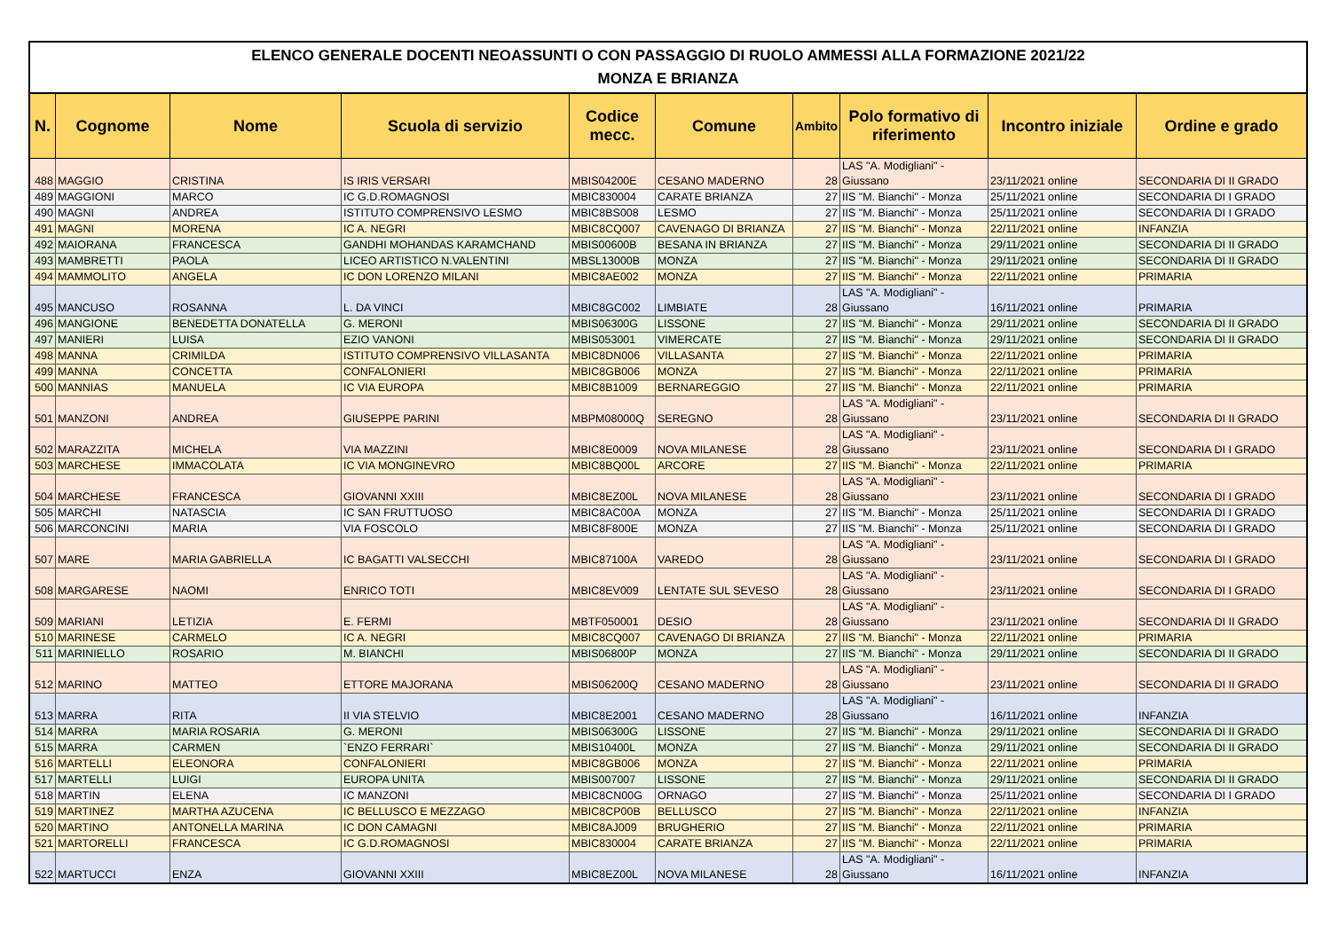ELENCO GENERALE DOCENTI NEOASSUNTI O CON PASSAGGIO DI RUOLO AMMESSI ALLA FORMAZIONE 2021/22
MONZA E BRIANZA
| N. | Cognome | Nome | Scuola di servizio | Codice mecc. | Comune | Ambito | Polo formativo di riferimento | Incontro iniziale | Ordine e grado |
| --- | --- | --- | --- | --- | --- | --- | --- | --- | --- |
| 488 | MAGGIO | CRISTINA | IS IRIS VERSARI | MBIS04200E | CESANO MADERNO | 28 | LAS "A. Modigliani" - Giussano | 23/11/2021 online | SECONDARIA DI II GRADO |
| 489 | MAGGIONI | MARCO | IC G.D.ROMAGNOSI | MBIC830004 | CARATE BRIANZA | 27 | IIS "M. Bianchi" - Monza | 25/11/2021 online | SECONDARIA DI I GRADO |
| 490 | MAGNI | ANDREA | ISTITUTO COMPRENSIVO LESMO | MBIC8BS008 | LESMO | 27 | IIS "M. Bianchi" - Monza | 25/11/2021 online | SECONDARIA DI I GRADO |
| 491 | MAGNI | MORENA | IC A. NEGRI | MBIC8CQ007 | CAVENAGO DI BRIANZA | 27 | IIS "M. Bianchi" - Monza | 22/11/2021 online | INFANZIA |
| 492 | MAIORANA | FRANCESCA | GANDHI MOHANDAS KARAMCHAND | MBIS00600B | BESANA IN BRIANZA | 27 | IIS "M. Bianchi" - Monza | 29/11/2021 online | SECONDARIA DI II GRADO |
| 493 | MAMBRETTI | PAOLA | LICEO ARTISTICO N.VALENTINI | MBSL13000B | MONZA | 27 | IIS "M. Bianchi" - Monza | 29/11/2021 online | SECONDARIA DI II GRADO |
| 494 | MAMMOLITO | ANGELA | IC DON LORENZO MILANI | MBIC8AE002 | MONZA | 27 | IIS "M. Bianchi" - Monza | 22/11/2021 online | PRIMARIA |
| 495 | MANCUSO | ROSANNA | L. DA VINCI | MBIC8GC002 | LIMBIATE | 28 | LAS "A. Modigliani" - Giussano | 16/11/2021 online | PRIMARIA |
| 496 | MANGIONE | BENEDETTA DONATELLA | G. MERONI | MBIS06300G | LISSONE | 27 | IIS "M. Bianchi" - Monza | 29/11/2021 online | SECONDARIA DI II GRADO |
| 497 | MANIERI | LUISA | EZIO VANONI | MBIS053001 | VIMERCATE | 27 | IIS "M. Bianchi" - Monza | 29/11/2021 online | SECONDARIA DI II GRADO |
| 498 | MANNA | CRIMILDA | ISTITUTO COMPRENSIVO VILLASANTA | MBIC8DN006 | VILLASANTA | 27 | IIS "M. Bianchi" - Monza | 22/11/2021 online | PRIMARIA |
| 499 | MANNA | CONCETTA | CONFALONIERI | MBIC8GB006 | MONZA | 27 | IIS "M. Bianchi" - Monza | 22/11/2021 online | PRIMARIA |
| 500 | MANNIAS | MANUELA | IC VIA EUROPA | MBIC8B1009 | BERNAREGGIO | 27 | IIS "M. Bianchi" - Monza | 22/11/2021 online | PRIMARIA |
| 501 | MANZONI | ANDREA | GIUSEPPE PARINI | MBPM08000Q | SEREGNO | 28 | LAS "A. Modigliani" - Giussano | 23/11/2021 online | SECONDARIA DI II GRADO |
| 502 | MARAZZITA | MICHELA | VIA MAZZINI | MBIC8E0009 | NOVA MILANESE | 28 | LAS "A. Modigliani" - Giussano | 23/11/2021 online | SECONDARIA DI I GRADO |
| 503 | MARCHESE | IMMACOLATA | IC VIA MONGINEVRO | MBIC8BQ00L | ARCORE | 27 | IIS "M. Bianchi" - Monza | 22/11/2021 online | PRIMARIA |
| 504 | MARCHESE | FRANCESCA | GIOVANNI XXIII | MBIC8EZ00L | NOVA MILANESE | 28 | LAS "A. Modigliani" - Giussano | 23/11/2021 online | SECONDARIA DI I GRADO |
| 505 | MARCHI | NATASCIA | IC SAN FRUTTUOSO | MBIC8AC00A | MONZA | 27 | IIS "M. Bianchi" - Monza | 25/11/2021 online | SECONDARIA DI I GRADO |
| 506 | MARCONCINI | MARIA | VIA FOSCOLO | MBIC8F800E | MONZA | 27 | IIS "M. Bianchi" - Monza | 25/11/2021 online | SECONDARIA DI I GRADO |
| 507 | MARE | MARIA GABRIELLA | IC BAGATTI VALSECCHI | MBIC87100A | VAREDO | 28 | LAS "A. Modigliani" - Giussano | 23/11/2021 online | SECONDARIA DI I GRADO |
| 508 | MARGARESE | NAOMI | ENRICO TOTI | MBIC8EV009 | LENTATE SUL SEVESO | 28 | LAS "A. Modigliani" - Giussano | 23/11/2021 online | SECONDARIA DI I GRADO |
| 509 | MARIANI | LETIZIA | E. FERMI | MBTF050001 | DESIO | 28 | LAS "A. Modigliani" - Giussano | 23/11/2021 online | SECONDARIA DI II GRADO |
| 510 | MARINESE | CARMELO | IC A. NEGRI | MBIC8CQ007 | CAVENAGO DI BRIANZA | 27 | IIS "M. Bianchi" - Monza | 22/11/2021 online | PRIMARIA |
| 511 | MARINIELLO | ROSARIO | M. BIANCHI | MBIS06800P | MONZA | 27 | IIS "M. Bianchi" - Monza | 29/11/2021 online | SECONDARIA DI II GRADO |
| 512 | MARINO | MATTEO | ETTORE MAJORANA | MBIS06200Q | CESANO MADERNO | 28 | LAS "A. Modigliani" - Giussano | 23/11/2021 online | SECONDARIA DI II GRADO |
| 513 | MARRA | RITA | II VIA STELVIO | MBIC8E2001 | CESANO MADERNO | 28 | LAS "A. Modigliani" - Giussano | 16/11/2021 online | INFANZIA |
| 514 | MARRA | MARIA ROSARIA | G. MERONI | MBIS06300G | LISSONE | 27 | IIS "M. Bianchi" - Monza | 29/11/2021 online | SECONDARIA DI II GRADO |
| 515 | MARRA | CARMEN | `ENZO FERRARI` | MBIS10400L | MONZA | 27 | IIS "M. Bianchi" - Monza | 29/11/2021 online | SECONDARIA DI II GRADO |
| 516 | MARTELLI | ELEONORA | CONFALONIERI | MBIC8GB006 | MONZA | 27 | IIS "M. Bianchi" - Monza | 22/11/2021 online | PRIMARIA |
| 517 | MARTELLI | LUIGI | EUROPA UNITA | MBIS007007 | LISSONE | 27 | IIS "M. Bianchi" - Monza | 29/11/2021 online | SECONDARIA DI II GRADO |
| 518 | MARTIN | ELENA | IC MANZONI | MBIC8CN00G | ORNAGO | 27 | IIS "M. Bianchi" - Monza | 25/11/2021 online | SECONDARIA DI I GRADO |
| 519 | MARTINEZ | MARTHA AZUCENA | IC BELLUSCO E MEZZAGO | MBIC8CP00B | BELLUSCO | 27 | IIS "M. Bianchi" - Monza | 22/11/2021 online | INFANZIA |
| 520 | MARTINO | ANTONELLA MARINA | IC DON CAMAGNI | MBIC8AJ009 | BRUGHERIO | 27 | IIS "M. Bianchi" - Monza | 22/11/2021 online | PRIMARIA |
| 521 | MARTORELLI | FRANCESCA | IC G.D.ROMAGNOSI | MBIC830004 | CARATE BRIANZA | 27 | IIS "M. Bianchi" - Monza | 22/11/2021 online | PRIMARIA |
| 522 | MARTUCCI | ENZA | GIOVANNI XXIII | MBIC8EZ00L | NOVA MILANESE | 28 | LAS "A. Modigliani" - Giussano | 16/11/2021 online | INFANZIA |